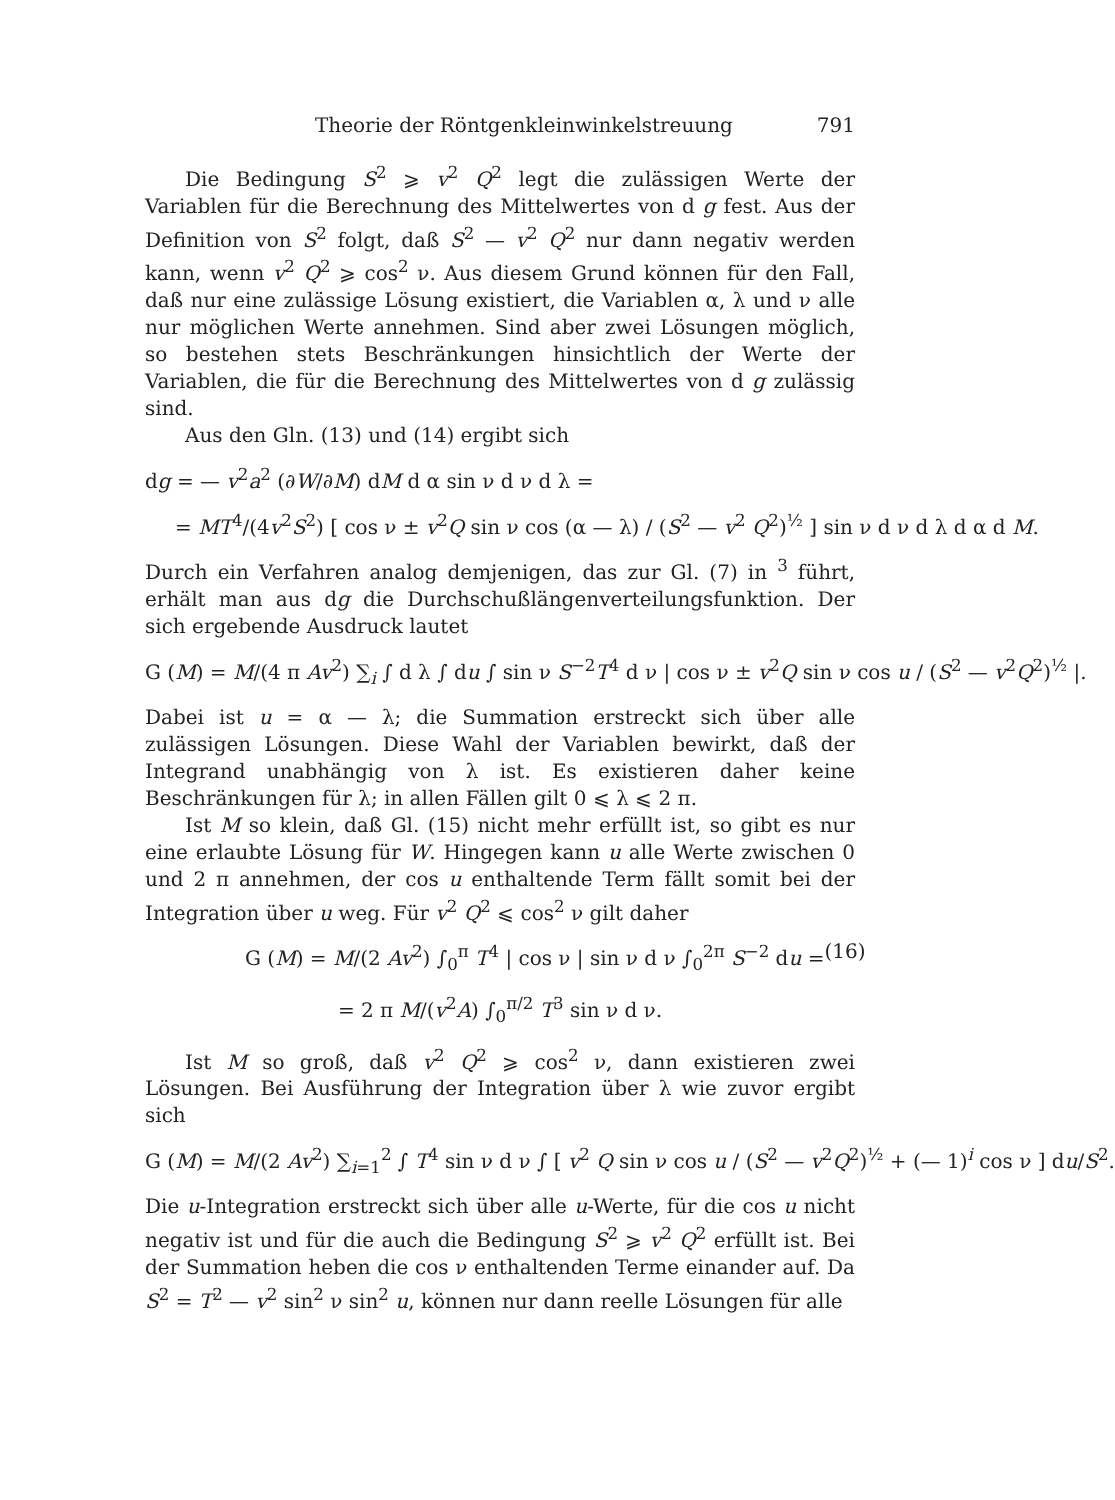Theorie der Röntgenkleinwinkelstreuung 791
Die Bedingung S<sup>2</sup> ⩾ v<sup>2</sup> Q<sup>2</sup> legt die zulässigen Werte der Variablen für die Berechnung des Mittelwertes von d g fest. Aus der Definition von S<sup>2</sup> folgt, daß S<sup>2</sup> — v<sup>2</sup> Q<sup>2</sup> nur dann negativ werden kann, wenn v<sup>2</sup> Q<sup>2</sup> ⩾ cos<sup>2</sup> ν. Aus diesem Grund können für den Fall, daß nur eine zulässige Lösung existiert, die Variablen α, λ und ν alle nur möglichen Werte annehmen. Sind aber zwei Lösungen möglich, so bestehen stets Beschränkungen hinsichtlich der Werte der Variablen, die für die Berechnung des Mittelwertes von d g zulässig sind.
Aus den Gln. (13) und (14) ergibt sich
dg = — v<sup>2</sup>a<sup>2</sup> (∂W/∂M) dM d α sin ν d ν d λ =
= MT<sup>4</sup>/(4v<sup>2</sup>S<sup>2</sup>) [ cos ν ± v<sup>2</sup>Q sin ν cos (α — λ) / (S<sup>2</sup> — v<sup>2</sup> Q<sup>2</sup>)<sup>½</sup> ] sin ν d ν d λ d α d M.
Durch ein Verfahren analog demjenigen, das zur Gl. (7) in <sup>3</sup> führt, erhält man aus dg die Durchschußlängenverteilungsfunktion. Der sich ergebende Ausdruck lautet
G (M) = M/(4 π Av<sup>2</sup>) ∑<sub>i</sub> ∫ d λ ∫ du ∫ sin ν S<sup>−2</sup>T<sup>4</sup> d ν | cos ν ± v<sup>2</sup>Q sin ν cos u / (S<sup>2</sup> — v<sup>2</sup>Q<sup>2</sup>)<sup>½</sup> |.
Dabei ist u = α — λ; die Summation erstreckt sich über alle zulässigen Lösungen. Diese Wahl der Variablen bewirkt, daß der Integrand unabhängig von λ ist. Es existieren daher keine Beschränkungen für λ; in allen Fällen gilt 0 ⩽ λ ⩽ 2 π.
Ist M so klein, daß Gl. (15) nicht mehr erfüllt ist, so gibt es nur eine erlaubte Lösung für W. Hingegen kann u alle Werte zwischen 0 und 2 π annehmen, der cos u enthaltende Term fällt somit bei der Integration über u weg. Für v<sup>2</sup> Q<sup>2</sup> ⩽ cos<sup>2</sup> ν gilt daher
G (M) = M/(2 Av<sup>2</sup>) ∫<sub>0</sub><sup>π</sup> T<sup>4</sup> | cos ν | sin ν d ν ∫<sub>0</sub><sup>2π</sup> S<sup>−2</sup> du = (16)
= 2 π M/(v<sup>2</sup>A) ∫<sub>0</sub><sup>π/2</sup> T<sup>3</sup> sin ν d ν.
Ist M so groß, daß v<sup>2</sup> Q<sup>2</sup> ⩾ cos<sup>2</sup> ν, dann existieren zwei Lösungen. Bei Ausführung der Integration über λ wie zuvor ergibt sich
G (M) = M/(2 Av<sup>2</sup>) ∑<sub>i=1</sub><sup>2</sup> ∫ T<sup>4</sup> sin ν d ν ∫ [ v<sup>2</sup> Q sin ν cos u / (S<sup>2</sup> — v<sup>2</sup>Q<sup>2</sup>)<sup>½</sup> + (— 1)<sup>i</sup> cos ν ] du/S<sup>2</sup>.
Die u-Integration erstreckt sich über alle u-Werte, für die cos u nicht negativ ist und für die auch die Bedingung S<sup>2</sup> ⩾ v<sup>2</sup> Q<sup>2</sup> erfüllt ist. Bei der Summation heben die cos ν enthaltenden Terme einander auf. Da S<sup>2</sup> = T<sup>2</sup> — v<sup>2</sup> sin<sup>2</sup> ν sin<sup>2</sup> u, können nur dann reelle Lösungen für alle